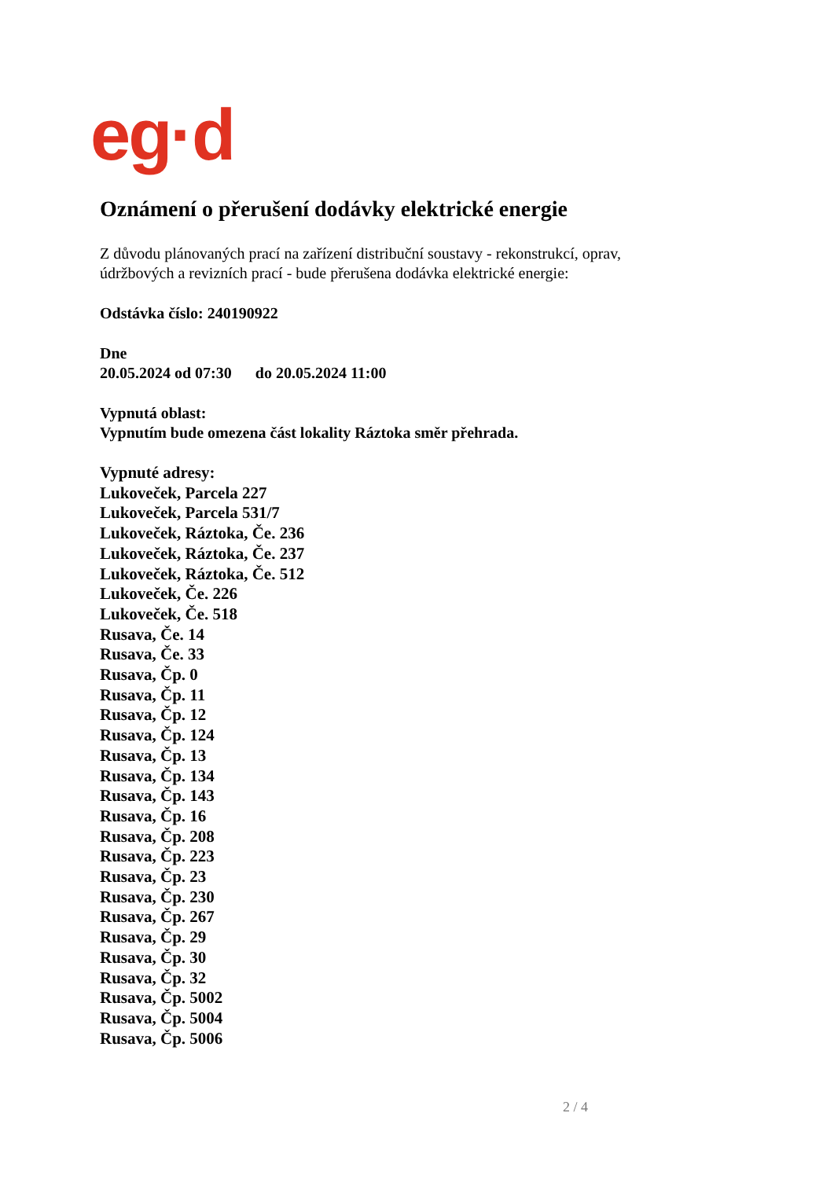eg·d
Oznámení o přerušení dodávky elektrické energie
Z důvodu plánovaných prací na zařízení distribuční soustavy - rekonstrukcí, oprav, údržbových a revizních prací - bude přerušena dodávka elektrické energie:
Odstávka číslo: 240190922
Dne
20.05.2024 od 07:30 do 20.05.2024 11:00
Vypnutá oblast:
Vypnutím bude omezena část lokality Ráztoka směr přehrada.
Vypnuté adresy:
Lukoveček, Parcela 227
Lukoveček, Parcela 531/7
Lukoveček, Ráztoka, Če. 236
Lukoveček, Ráztoka, Če. 237
Lukoveček, Ráztoka, Če. 512
Lukoveček, Če. 226
Lukoveček, Če. 518
Rusava, Če. 14
Rusava, Če. 33
Rusava, Čp. 0
Rusava, Čp. 11
Rusava, Čp. 12
Rusava, Čp. 124
Rusava, Čp. 13
Rusava, Čp. 134
Rusava, Čp. 143
Rusava, Čp. 16
Rusava, Čp. 208
Rusava, Čp. 223
Rusava, Čp. 23
Rusava, Čp. 230
Rusava, Čp. 267
Rusava, Čp. 29
Rusava, Čp. 30
Rusava, Čp. 32
Rusava, Čp. 5002
Rusava, Čp. 5004
Rusava, Čp. 5006
2 / 4